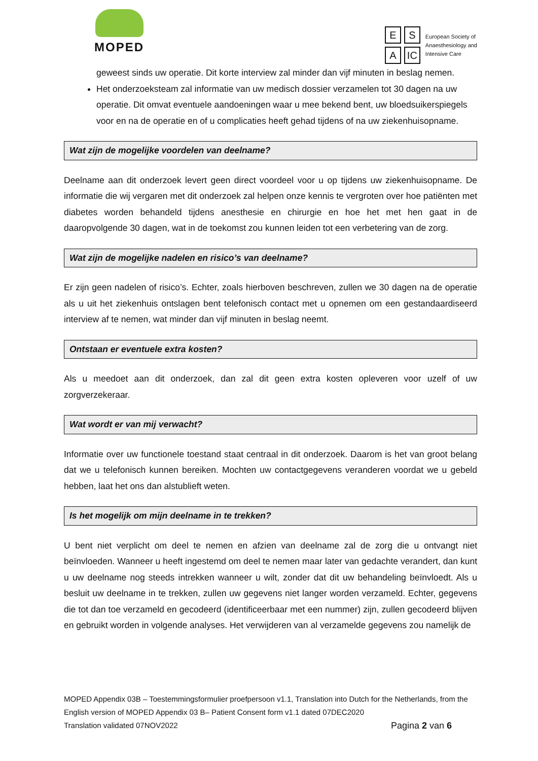MOPED
E S A IC
European Society of
Anaesthesiology and
Intensive Care
geweest sinds uw operatie. Dit korte interview zal minder dan vijf minuten in beslag nemen.
Het onderzoeksteam zal informatie van uw medisch dossier verzamelen tot 30 dagen na uw operatie. Dit omvat eventuele aandoeningen waar u mee bekend bent, uw bloedsuikerspiegels voor en na de operatie en of u complicaties heeft gehad tijdens of na uw ziekenhuisopname.
Wat zijn de mogelijke voordelen van deelname?
Deelname aan dit onderzoek levert geen direct voordeel voor u op tijdens uw ziekenhuisopname. De informatie die wij vergaren met dit onderzoek zal helpen onze kennis te vergroten over hoe patiënten met diabetes worden behandeld tijdens anesthesie en chirurgie en hoe het met hen gaat in de daaropvolgende 30 dagen, wat in de toekomst zou kunnen leiden tot een verbetering van de zorg.
Wat zijn de mogelijke nadelen en risico’s van deelname?
Er zijn geen nadelen of risico’s. Echter, zoals hierboven beschreven, zullen we 30 dagen na de operatie als u uit het ziekenhuis ontslagen bent telefonisch contact met u opnemen om een gestandaardiseerd interview af te nemen, wat minder dan vijf minuten in beslag neemt.
Ontstaan er eventuele extra kosten?
Als u meedoet aan dit onderzoek, dan zal dit geen extra kosten opleveren voor uzelf of uw zorgverzekeraar.
Wat wordt er van mij verwacht?
Informatie over uw functionele toestand staat centraal in dit onderzoek. Daarom is het van groot belang dat we u telefonisch kunnen bereiken. Mochten uw contactgegevens veranderen voordat we u gebeld hebben, laat het ons dan alstublieft weten.
Is het mogelijk om mijn deelname in te trekken?
U bent niet verplicht om deel te nemen en afzien van deelname zal de zorg die u ontvangt niet beïnvloeden. Wanneer u heeft ingestemd om deel te nemen maar later van gedachte verandert, dan kunt u uw deelname nog steeds intrekken wanneer u wilt, zonder dat dit uw behandeling beïnvloedt. Als u besluit uw deelname in te trekken, zullen uw gegevens niet langer worden verzameld. Echter, gegevens die tot dan toe verzameld en gecodeerd (identificeerbaar met een nummer) zijn, zullen gecodeerd blijven en gebruikt worden in volgende analyses. Het verwijderen van al verzamelde gegevens zou namelijk de
MOPED Appendix 03B – Toestemmingsformulier proefpersoon v1.1, Translation into Dutch for the Netherlands, from the English version of MOPED Appendix 03 B– Patient Consent form v1.1 dated 07DEC2020
Translation validated 07NOV2022 Pagina 2 van 6